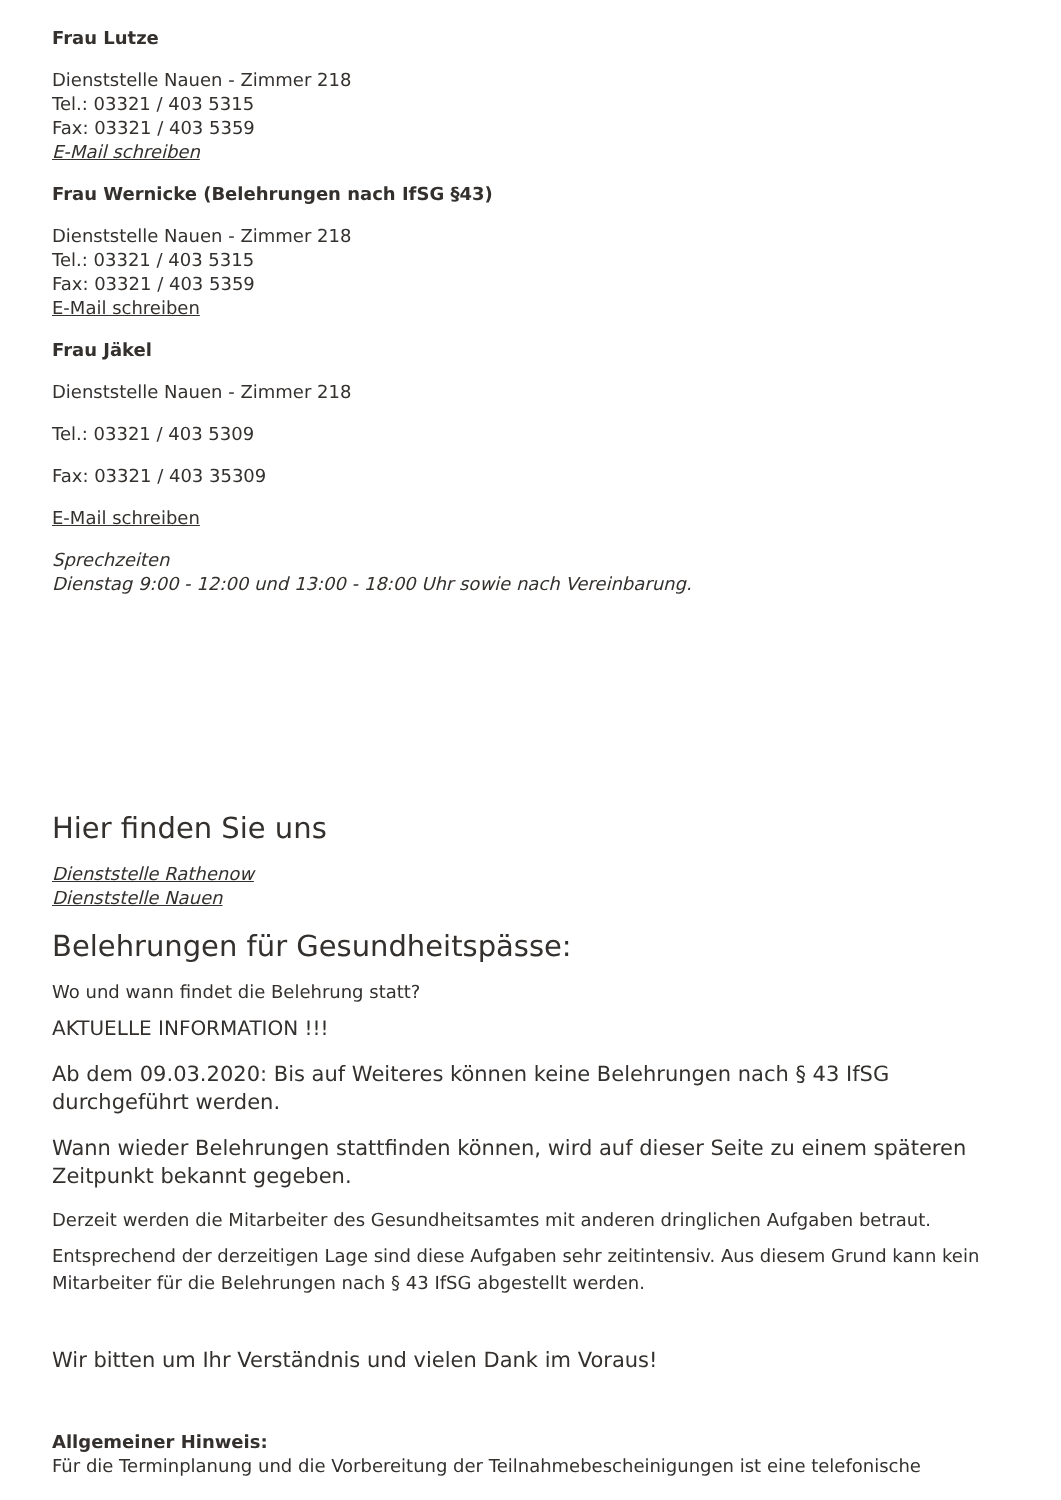Frau Lutze
Dienststelle Nauen - Zimmer 218
Tel.: 03321 / 403 5315
Fax: 03321 / 403 5359
E-Mail schreiben
Frau Wernicke (Belehrungen nach IfSG §43)
Dienststelle Nauen - Zimmer 218
Tel.: 03321 / 403 5315
Fax: 03321 / 403 5359
E-Mail schreiben
Frau Jäkel
Dienststelle Nauen - Zimmer 218
Tel.: 03321 / 403 5309
Fax: 03321 / 403 35309
E-Mail schreiben
Sprechzeiten
Dienstag 9:00 - 12:00 und 13:00 - 18:00 Uhr sowie nach Vereinbarung.
Hier finden Sie uns
Dienststelle Rathenow
Dienststelle Nauen
Belehrungen für Gesundheitspässe:
Wo und wann findet die Belehrung statt?
AKTUELLE INFORMATION !!!
Ab dem 09.03.2020: Bis auf Weiteres können keine Belehrungen nach § 43 IfSG durchgeführt werden.
Wann wieder Belehrungen stattfinden können, wird auf dieser Seite zu einem späteren Zeitpunkt bekannt gegeben.
Derzeit werden die Mitarbeiter des Gesundheitsamtes mit anderen dringlichen Aufgaben betraut.
Entsprechend der derzeitigen Lage sind diese Aufgaben sehr zeitintensiv. Aus diesem Grund kann kein Mitarbeiter für die Belehrungen nach § 43 IfSG abgestellt werden.
Wir bitten um Ihr Verständnis und vielen Dank im Voraus!
Allgemeiner Hinweis:
Für die Terminplanung und die Vorbereitung der Teilnahmebescheinigungen ist eine telefonische